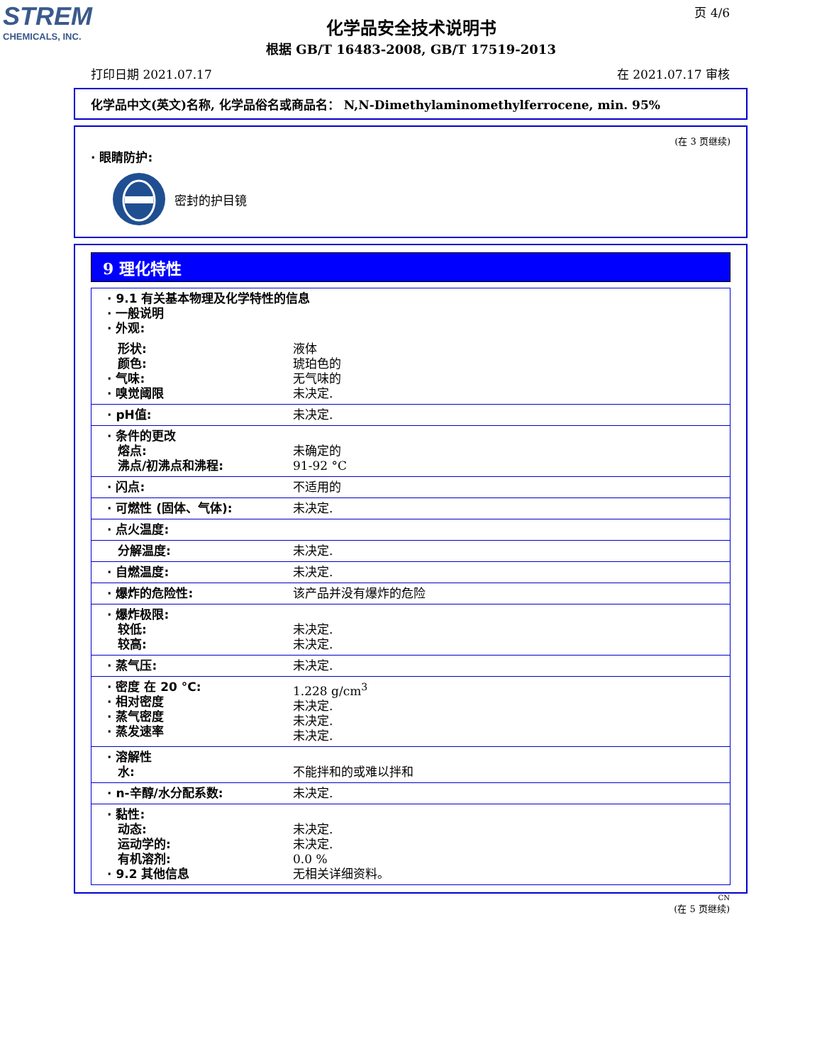STREM
CHEMICALS, INC.
页 4/6
化学品安全技术说明书
根据 GB/T 16483-2008, GB/T 17519-2013
打印日期 2021.07.17 在 2021.07.17 审核
化学品中文(英文)名称, 化学品俗名或商品名： N,N-Dimethylaminomethylferrocene, min. 95%
(在 3 页继续)
· 眼睛防护:
密封的护目镜
9 理化特性
| · 9.1 有关基本物理及化学特性的信息 · 一般说明 · 外观: | |
| 形状: 颜色: · 气味: · 嗅觉阈限 | 液体 琥珀色的 无气味的 未决定. |
| · pH值: | 未决定. |
| · 条件的更改 熔点: 沸点/初沸点和沸程: | 未确定的 91-92 °C |
| · 闪点: | 不适用的 |
| · 可燃性 (固体、气体): | 未决定. |
| · 点火温度: | |
| 分解温度: | 未决定. |
| · 自燃温度: | 未决定. |
| · 爆炸的危险性: | 该产品并没有爆炸的危险 |
| · 爆炸极限: 较低: 较高: | 未决定. 未决定. |
| · 蒸气压: | 未决定. |
| · 密度 在 20 °C: · 相对密度 · 蒸气密度 · 蒸发速率 | 1.228 g/cm<sup>3</sup> 未决定. 未决定. 未决定. |
| · 溶解性 水: | 不能拌和的或难以拌和 |
| · n-辛醇/水分配系数: | 未决定. |
| · 黏性: 动态: 运动学的: 有机溶剂: · 9.2 其他信息 | 未决定. 未决定. 0.0 % 无相关详细资料。 |
CN
(在 5 页继续)